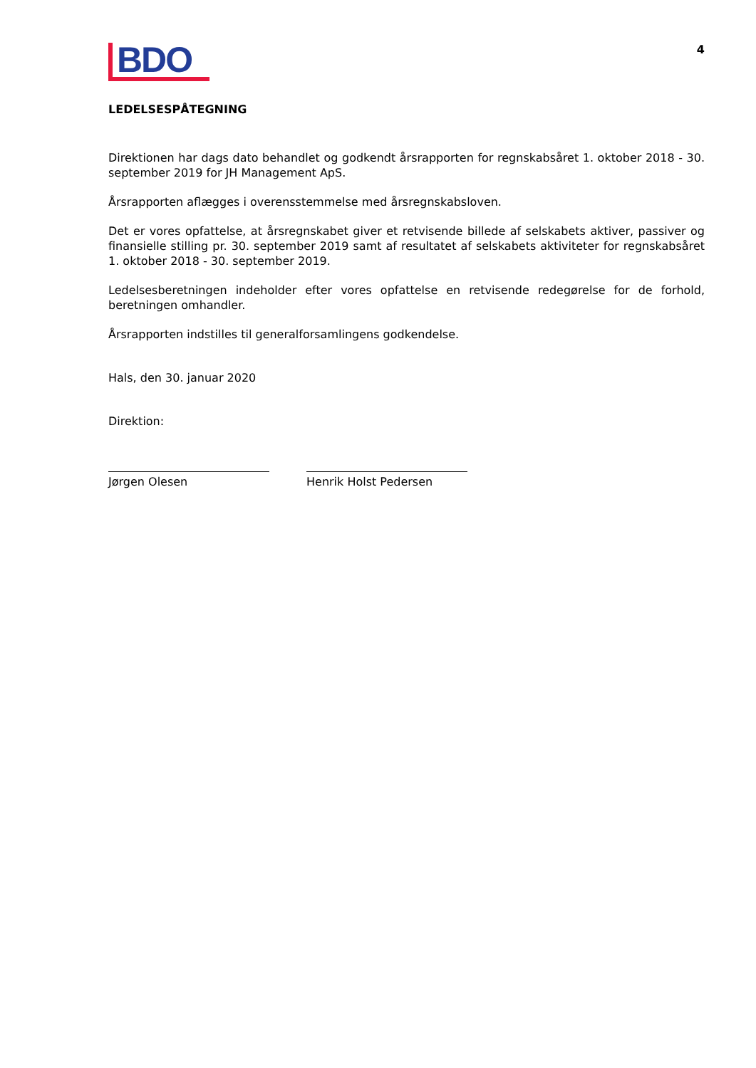BDO
4
LEDELSESPÅTEGNING
Direktionen har dags dato behandlet og godkendt årsrapporten for regnskabsåret 1. oktober 2018 - 30. september 2019 for JH Management ApS.
Årsrapporten aflægges i overensstemmelse med årsregnskabsloven.
Det er vores opfattelse, at årsregnskabet giver et retvisende billede af selskabets aktiver, passiver og finansielle stilling pr. 30. september 2019 samt af resultatet af selskabets aktiviteter for regnskabsåret 1. oktober 2018 - 30. september 2019.
Ledelsesberetningen indeholder efter vores opfattelse en retvisende redegørelse for de forhold, beretningen omhandler.
Årsrapporten indstilles til generalforsamlingens godkendelse.
Hals, den 30. januar 2020
Direktion:
Jørgen Olesen Henrik Holst Pedersen